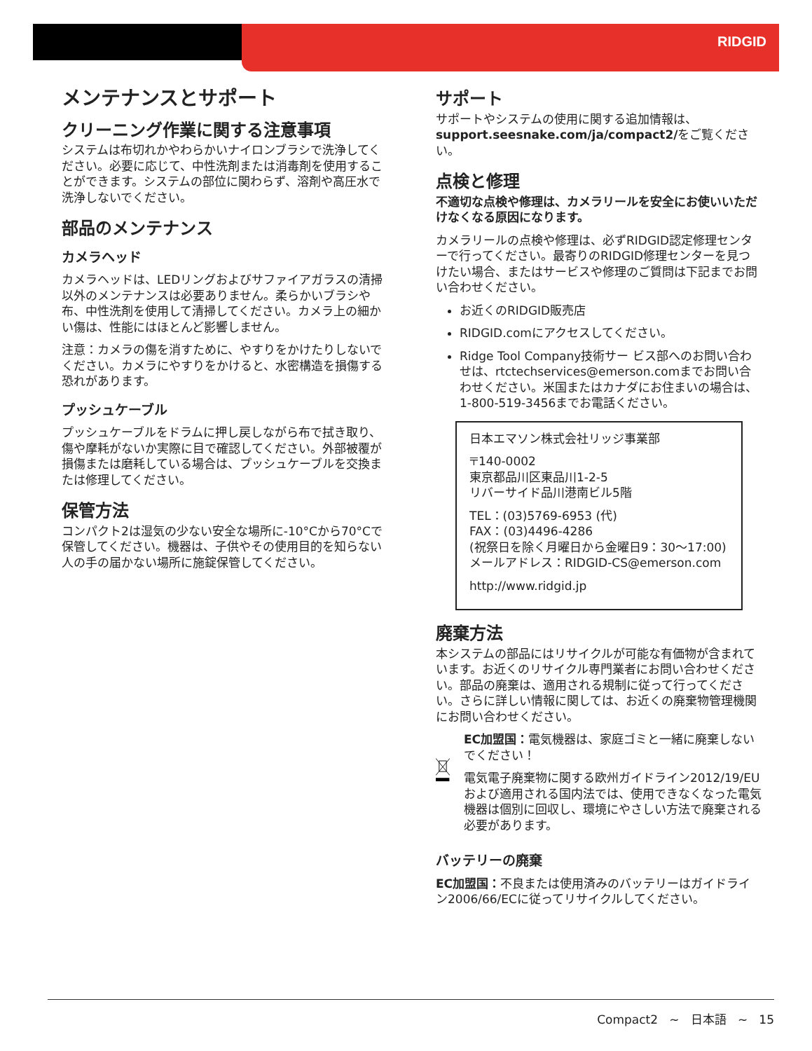RIDGID
メンテナンスとサポート
クリーニング作業に関する注意事項
システムは布切れかやわらかいナイロンブラシで洗浄してください。必要に応じて、中性洗剤または消毒剤を使用することができます。システムの部位に関わらず、溶剤や高圧水で洗浄しないでください。
部品のメンテナンス
カメラヘッド
カメラヘッドは、LEDリングおよびサファイアガラスの清掃以外のメンテナンスは必要ありません。柔らかいブラシや布、中性洗剤を使用して清掃してください。カメラ上の細かい傷は、性能にはほとんど影響しません。
注意：カメラの傷を消すために、やすりをかけたりしないでください。カメラにやすりをかけると、水密構造を損傷する恐れがあります。
プッシュケーブル
プッシュケーブルをドラムに押し戻しながら布で拭き取り、傷や摩耗がないか実際に目で確認してください。外部被覆が損傷または磨耗している場合は、プッシュケーブルを交換または修理してください。
保管方法
コンパクト2は湿気の少ない安全な場所に-10°Cから70°Cで保管してください。機器は、子供やその使用目的を知らない人の手の届かない場所に施錠保管してください。
サポート
サポートやシステムの使用に関する追加情報は、support.seesnake.com/ja/compact2/をご覧ください。
点検と修理
不適切な点検や修理は、カメラリールを安全にお使いいただけなくなる原因になります。
カメラリールの点検や修理は、必ずRIDGID認定修理センターで行ってください。最寄りのRIDGID修理センターを見つけたい場合、またはサービスや修理のご質問は下記までお問い合わせください。
お近くのRIDGID販売店
RIDGID.comにアクセスしてください。
Ridge Tool Company技術サー ビス部へのお問い合わせは、rtctechservices@emerson.comまでお問い合わせください。米国またはカナダにお住まいの場合は、1-800-519-3456までお電話ください。
日本エマソン株式会社リッジ事業部
〒140-0002
東京都品川区東品川1-2-5
リバーサイド品川港南ビル5階
TEL：(03)5769-6953 (代)
FAX：(03)4496-4286
(祝祭日を除く月曜日から金曜日9：30～17:00)
メールアドレス：RIDGID-CS@emerson.com
http://www.ridgid.jp
廃棄方法
本システムの部品にはリサイクルが可能な有価物が含まれています。お近くのリサイクル専門業者にお問い合わせください。部品の廃棄は、適用される規制に従って行ってください。さらに詳しい情報に関しては、お近くの廃棄物管理機関にお問い合わせください。
EC加盟国：電気機器は、家庭ゴミと一緒に廃棄しないでください！
電気電子廃棄物に関する欧州ガイドライン2012/19/EUおよび適用される国内法では、使用できなくなった電気機器は個別に回収し、環境にやさしい方法で廃棄される必要があります。
バッテリーの廃棄
EC加盟国：不良または使用済みのバッテリーはガイドライン2006/66/ECに従ってリサイクルしてください。
Compact2 ~ 日本語 ~ 15